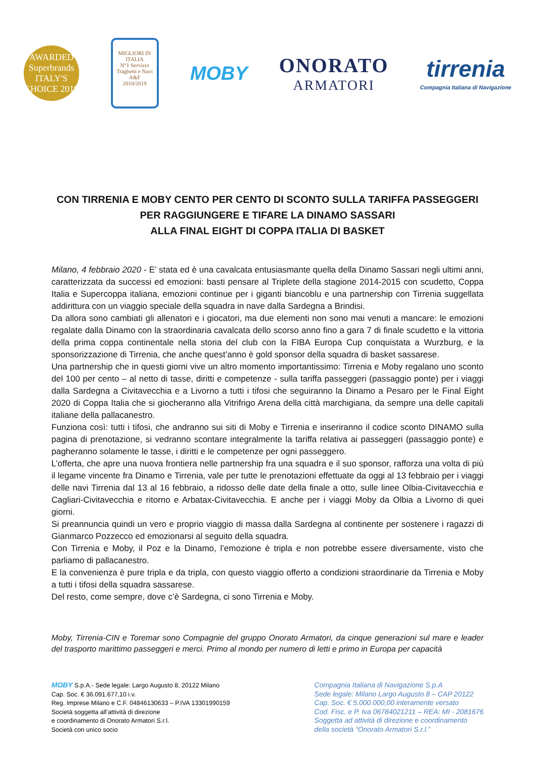AWARDED
Superbrands
ITALY'S CHOICE 2019
MIGLIORI IN ITALIA
N°1 Servizio Traghetti e Navi
A&F
2018/2019
MOBY ONORATO
ARMATORI
tirrenia
Compagnia Italiana di Navigazione
CON TIRRENIA E MOBY CENTO PER CENTO DI SCONTO SULLA TARIFFA PASSEGGERI
PER RAGGIUNGERE E TIFARE LA DINAMO SASSARI
ALLA FINAL EIGHT DI COPPA ITALIA DI BASKET
Milano, 4 febbraio 2020 - E’ stata ed è una cavalcata entusiasmante quella della Dinamo Sassari negli ultimi anni, caratterizzata da successi ed emozioni: basti pensare al Triplete della stagione 2014-2015 con scudetto, Coppa Italia e Supercoppa italiana, emozioni continue per i giganti biancoblu e una partnership con Tirrenia suggellata addirittura con un viaggio speciale della squadra in nave dalla Sardegna a Brindisi.
Da allora sono cambiati gli allenatori e i giocatori, ma due elementi non sono mai venuti a mancare: le emozioni regalate dalla Dinamo con la straordinaria cavalcata dello scorso anno fino a gara 7 di finale scudetto e la vittoria della prima coppa continentale nella storia del club con la FIBA Europa Cup conquistata a Wurzburg, e la sponsorizzazione di Tirrenia, che anche quest’anno è gold sponsor della squadra di basket sassarese.
Una partnership che in questi giorni vive un altro momento importantissimo: Tirrenia e Moby regalano uno sconto del 100 per cento – al netto di tasse, diritti e competenze - sulla tariffa passeggeri (passaggio ponte) per i viaggi dalla Sardegna a Civitavecchia e a Livorno a tutti i tifosi che seguiranno la Dinamo a Pesaro per le Final Eight 2020 di Coppa Italia che si giocheranno alla Vitrifrigo Arena della città marchigiana, da sempre una delle capitali italiane della pallacanestro.
Funziona così: tutti i tifosi, che andranno sui siti di Moby e Tirrenia e inseriranno il codice sconto DINAMO sulla pagina di prenotazione, si vedranno scontare integralmente la tariffa relativa ai passeggeri (passaggio ponte) e pagheranno solamente le tasse, i diritti e le competenze per ogni passeggero.
L’offerta, che apre una nuova frontiera nelle partnership fra una squadra e il suo sponsor, rafforza una volta di più il legame vincente fra Dinamo e Tirrenia, vale per tutte le prenotazioni effettuate da oggi al 13 febbraio per i viaggi delle navi Tirrenia dal 13 al 16 febbraio, a ridosso delle date della finale a otto, sulle linee Olbia-Civitavecchia e Cagliari-Civitavecchia e ritorno e Arbatax-Civitavecchia. E anche per i viaggi Moby da Olbia a Livorno di quei giorni.
Si preannuncia quindi un vero e proprio viaggio di massa dalla Sardegna al continente per sostenere i ragazzi di Gianmarco Pozzecco ed emozionarsi al seguito della squadra.
Con Tirrenia e Moby, il Poz e la Dinamo, l’emozione è tripla e non potrebbe essere diversamente, visto che parliamo di pallacanestro.
E la convenienza è pure tripla e da tripla, con questo viaggio offerto a condizioni straordinarie da Tirrenia e Moby a tutti i tifosi della squadra sassarese.
Del resto, come sempre, dove c’è Sardegna, ci sono Tirrenia e Moby.
Moby, Tirrenia-CIN e Toremar sono Compagnie del gruppo Onorato Armatori, da cinque generazioni sul mare e leader del trasporto marittimo passeggeri e merci. Primo al mondo per numero di letti e primo in Europa per capacità
MOBY S.p.A.- Sede legale: Largo Augusto 8, 20122 Milano
Cap. Soc. € 36.091.677,10 i.v.
Reg. Imprese Milano e C.F. 04846130633 – P.IVA 13301990159
Società soggetta all’attività di direzione
e coordinamento di Onorato Armatori S.r.l.
Società con unico socio
Compagnia Italiana di Navigazione S.p.A
Sede legale: Milano Largo Augusto 8 – CAP 20122
Cap. Soc. € 5.000.000,00 interamente versato
Cod. Fisc. e P. Iva 06784021211 – REA: MI - 2081676
Soggetta ad attività di direzione e coordinamento
della società “Onorato Armatori S.r.l.”